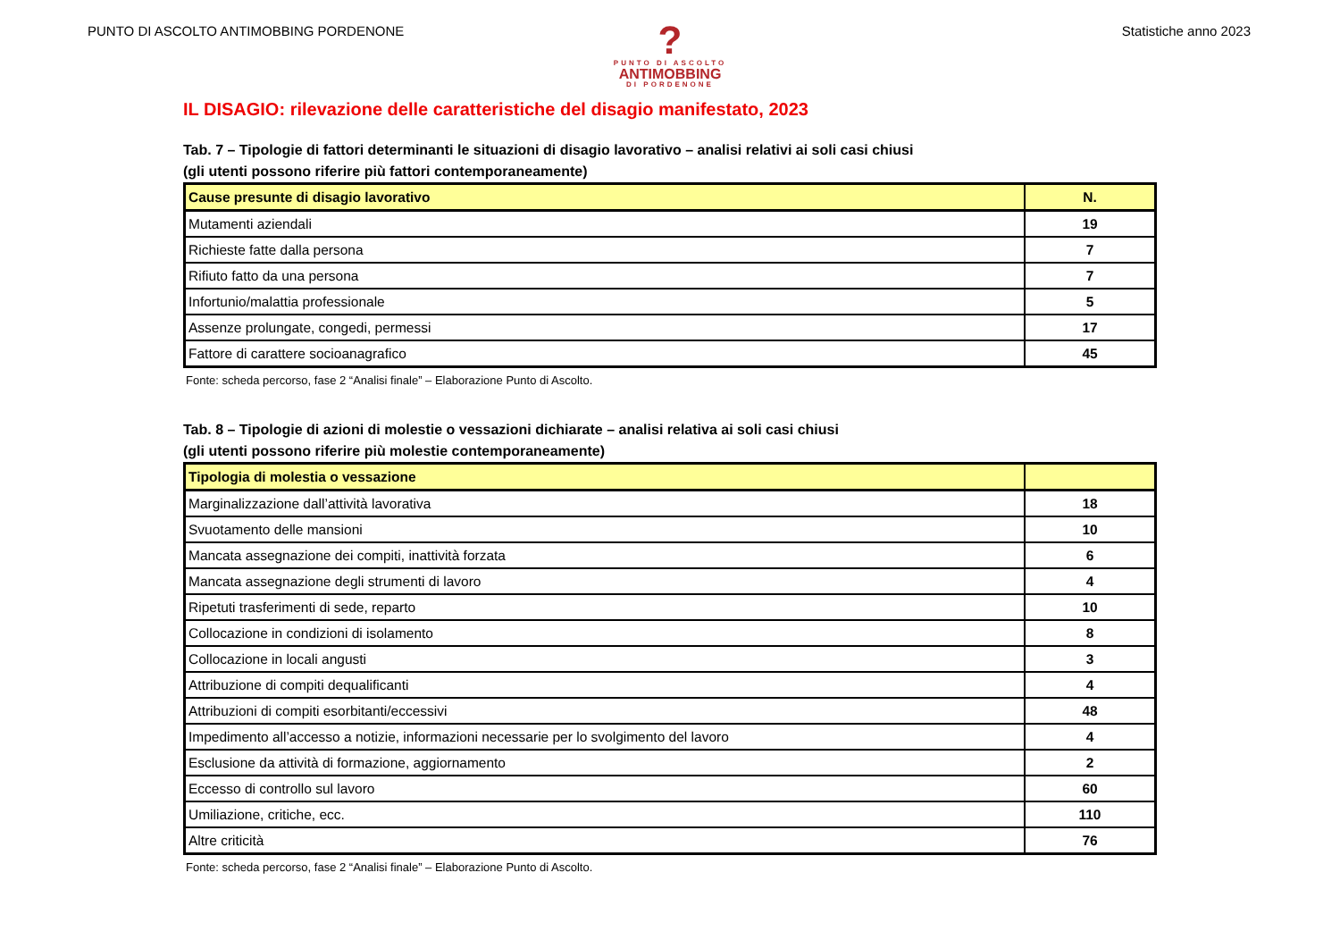PUNTO DI ASCOLTO ANTIMOBBING PORDENONE
Statistiche anno 2023
?
PUNTO DI ASCOLTO
ANTIMOBBING
DI PORDENONE
IL DISAGIO: rilevazione delle caratteristiche del disagio manifestato, 2023
Tab. 7 – Tipologie di fattori determinanti le situazioni di disagio lavorativo – analisi relativi ai soli casi chiusi
(gli utenti possono riferire più fattori contemporaneamente)
| Cause presunte di disagio lavorativo | N. |
| --- | --- |
| Mutamenti aziendali | 19 |
| Richieste fatte dalla persona | 7 |
| Rifiuto fatto da una persona | 7 |
| Infortunio/malattia professionale | 5 |
| Assenze prolungate, congedi, permessi | 17 |
| Fattore di carattere socioanagrafico | 45 |
Fonte: scheda percorso, fase 2 “Analisi finale” – Elaborazione Punto di Ascolto.
Tab. 8 – Tipologie di azioni di molestie o vessazioni dichiarate – analisi relativa ai soli casi chiusi
(gli utenti possono riferire più molestie contemporaneamente)
| Tipologia di molestia o vessazione | |
| --- | --- |
| Marginalizzazione dall’attività lavorativa | 18 |
| Svuotamento delle mansioni | 10 |
| Mancata assegnazione dei compiti, inattività forzata | 6 |
| Mancata assegnazione degli strumenti di lavoro | 4 |
| Ripetuti trasferimenti di sede, reparto | 10 |
| Collocazione in condizioni di isolamento | 8 |
| Collocazione in locali angusti | 3 |
| Attribuzione di compiti dequalificanti | 4 |
| Attribuzioni di compiti esorbitanti/eccessivi | 48 |
| Impedimento all’accesso a notizie, informazioni necessarie per lo svolgimento del lavoro | 4 |
| Esclusione da attività di formazione, aggiornamento | 2 |
| Eccesso di controllo sul lavoro | 60 |
| Umiliazione, critiche, ecc. | 110 |
| Altre criticità | 76 |
Fonte: scheda percorso, fase 2 “Analisi finale” – Elaborazione Punto di Ascolto.